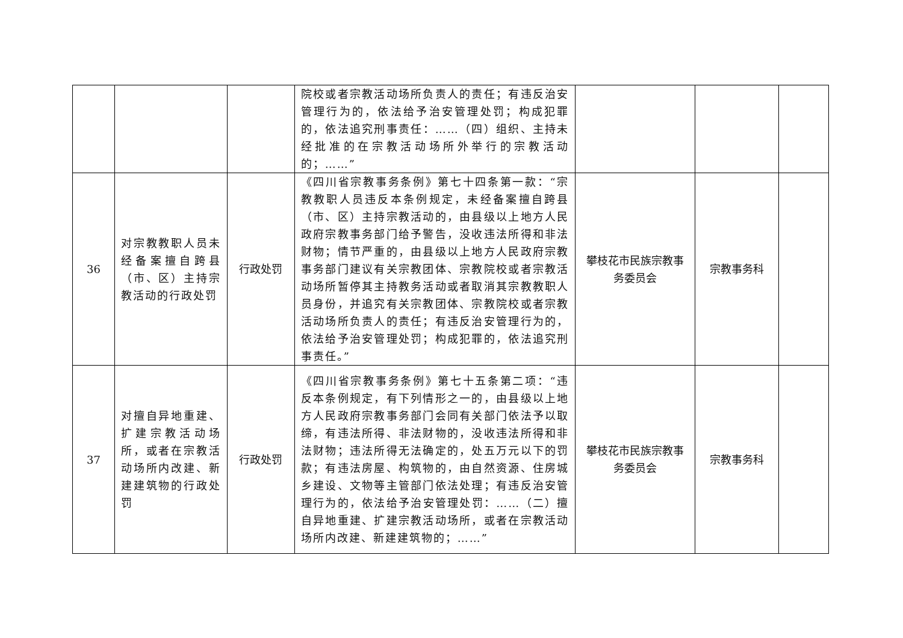| | | | 院校或者宗教活动场所负责人的责任；有违反治安管理行为的，依法给予治安管理处罚；构成犯罪的，依法追究刑事责任：……（四）组织、主持未经批准的在宗教活动场所外举行的宗教活动的；……” | | | |
| 36 | 对宗教教职人员未经备案擅自跨县（市、区）主持宗教活动的行政处罚 | 行政处罚 | 《四川省宗教事务条例》第七十四条第一款：“宗教教职人员违反本条例规定，未经备案擅自跨县（市、区）主持宗教活动的，由县级以上地方人民政府宗教事务部门给予警告，没收违法所得和非法财物；情节严重的，由县级以上地方人民政府宗教事务部门建议有关宗教团体、宗教院校或者宗教活动场所暂停其主持教务活动或者取消其宗教教职人员身份，并追究有关宗教团体、宗教院校或者宗教活动场所负责人的责任；有违反治安管理行为的，依法给予治安管理处罚；构成犯罪的，依法追究刑事责任。” | 攀枝花市民族宗教事务委员会 | 宗教事务科 | |
| 37 | 对擅自异地重建、扩建宗教活动场所，或者在宗教活动场所内改建、新建建筑物的行政处罚 | 行政处罚 | 《四川省宗教事务条例》第七十五条第二项：“违反本条例规定，有下列情形之一的，由县级以上地方人民政府宗教事务部门会同有关部门依法予以取缔，有违法所得、非法财物的，没收违法所得和非法财物；违法所得无法确定的，处五万元以下的罚款；有违法房屋、构筑物的，由自然资源、住房城乡建设、文物等主管部门依法处理；有违反治安管理行为的，依法给予治安管理处罚：……（二）擅自异地重建、扩建宗教活动场所，或者在宗教活动场所内改建、新建建筑物的；……” | 攀枝花市民族宗教事务委员会 | 宗教事务科 | |